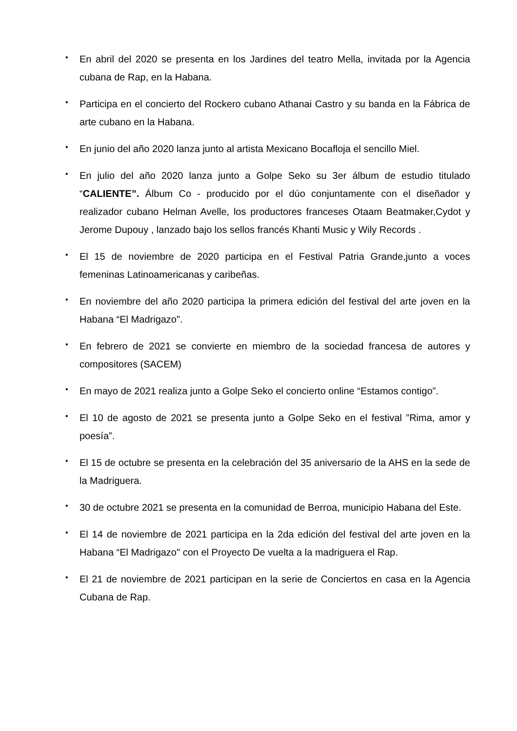• En abril del 2020 se presenta en los Jardines del teatro Mella, invitada por la Agencia cubana de Rap, en la Habana.
• Participa en el concierto del Rockero cubano Athanai Castro y su banda en la Fábrica de arte cubano en la Habana.
• En junio del año 2020 lanza junto al artista Mexicano Bocafloja el sencillo Miel.
• En julio del año 2020 lanza junto a Golpe Seko su 3er álbum de estudio titulado “CALIENTE”. Álbum Co - producido por el dúo conjuntamente con el diseñador y realizador cubano Helman Avelle, los productores franceses Otaam Beatmaker,Cydot y Jerome Dupouy , lanzado bajo los sellos francés Khanti Music y Wily Records .
• El 15 de noviembre de 2020 participa en el Festival Patria Grande,junto a voces femeninas Latinoamericanas y caribeñas.
• En noviembre del año 2020 participa la primera edición del festival del arte joven en la Habana “El Madrigazo".
• En febrero de 2021 se convierte en miembro de la sociedad francesa de autores y compositores (SACEM)
• En mayo de 2021 realiza junto a Golpe Seko el concierto online “Estamos contigo”.
• El 10 de agosto de 2021 se presenta junto a Golpe Seko en el festival ”Rima, amor y poesía”.
• El 15 de octubre se presenta en la celebración del 35 aniversario de la AHS en la sede de la Madriguera.
• 30 de octubre 2021 se presenta en la comunidad de Berroa, municipio Habana del Este.
• El 14 de noviembre de 2021 participa en la 2da edición del festival del arte joven en la Habana “El Madrigazo" con el Proyecto De vuelta a la madriguera el Rap.
• El 21 de noviembre de 2021 participan en la serie de Conciertos en casa en la Agencia Cubana de Rap.